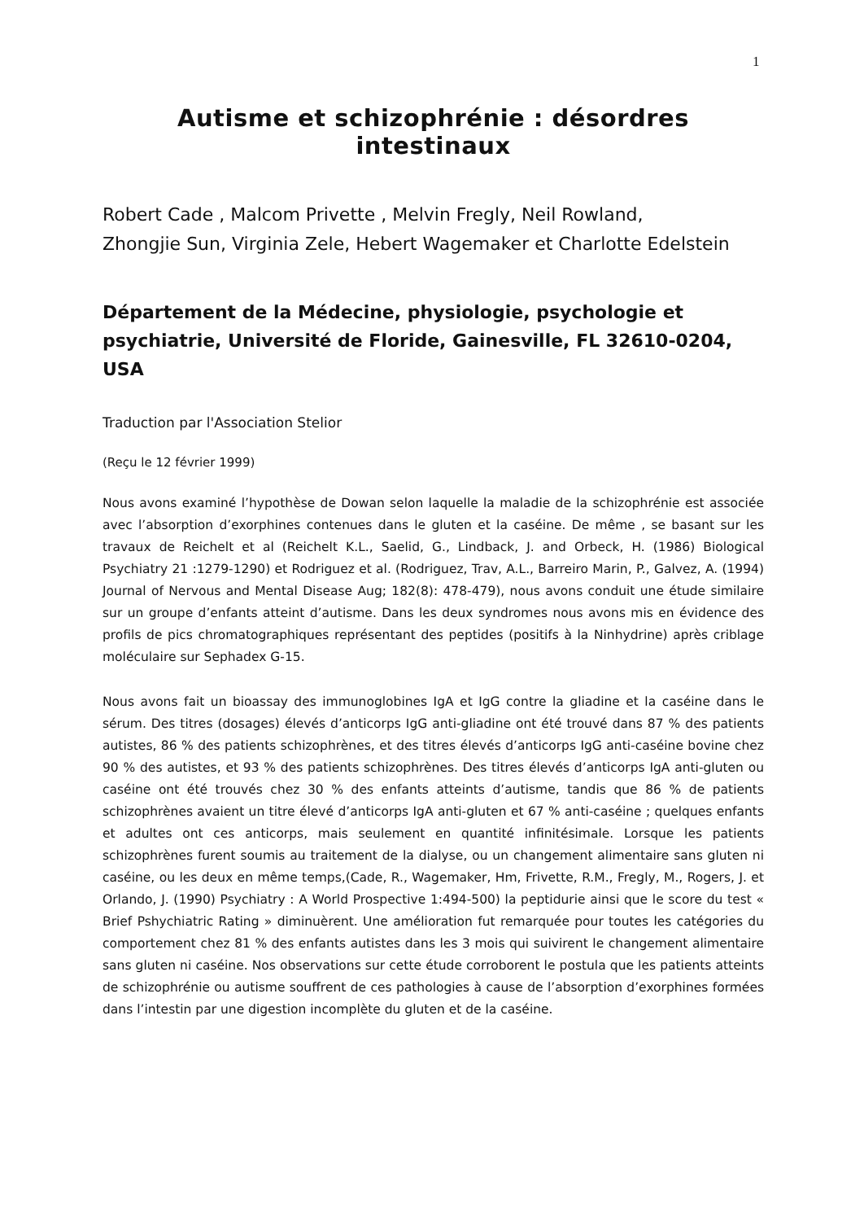1
Autisme et schizophrénie : désordres intestinaux
Robert Cade , Malcom Privette , Melvin Fregly, Neil Rowland,
Zhongjie Sun, Virginia Zele, Hebert Wagemaker et Charlotte Edelstein
Département de la Médecine, physiologie, psychologie et psychiatrie, Université de Floride, Gainesville, FL 32610-0204, USA
Traduction par l'Association Stelior
(Reçu le 12 février 1999)
Nous avons examiné l’hypothèse de Dowan selon laquelle la maladie de la schizophrénie est associée avec l’absorption d’exorphines contenues dans le gluten et la caséine. De même , se basant sur les travaux de Reichelt et al (Reichelt K.L., Saelid, G., Lindback, J. and Orbeck, H. (1986) Biological Psychiatry 21 :1279-1290) et Rodriguez et al. (Rodriguez, Trav, A.L., Barreiro Marin, P., Galvez, A. (1994) Journal of Nervous and Mental Disease Aug; 182(8): 478-479), nous avons conduit une étude similaire sur un groupe d’enfants atteint d’autisme. Dans les deux syndromes nous avons mis en évidence des profils de pics chromatographiques représentant des peptides (positifs à la Ninhydrine) après criblage moléculaire sur Sephadex G-15.
Nous avons fait un bioassay des immunoglobines IgA et IgG contre la gliadine et la caséine dans le sérum. Des titres (dosages) élevés d’anticorps IgG anti-gliadine ont été trouvé dans 87 % des patients autistes, 86 % des patients schizophrènes, et des titres élevés d’anticorps IgG anti-caséine bovine chez 90 % des autistes, et 93 % des patients schizophrènes. Des titres élevés d’anticorps IgA anti-gluten ou caséine ont été trouvés chez 30 % des enfants atteints d’autisme, tandis que 86 % de patients schizophrènes avaient un titre élevé d’anticorps IgA anti-gluten et 67 % anti-caséine ; quelques enfants et adultes ont ces anticorps, mais seulement en quantité infinitésimale. Lorsque les patients schizophrènes furent soumis au traitement de la dialyse, ou un changement alimentaire sans gluten ni caséine, ou les deux en même temps,(Cade, R., Wagemaker, Hm, Frivette, R.M., Fregly, M., Rogers, J. et Orlando, J. (1990) Psychiatry : A World Prospective 1:494-500) la peptidurie ainsi que le score du test « Brief Pshychiatric Rating » diminuèrent. Une amélioration fut remarquée pour toutes les catégories du comportement chez 81 % des enfants autistes dans les 3 mois qui suivirent le changement alimentaire sans gluten ni caséine. Nos observations sur cette étude corroborent le postula que les patients atteints de schizophrénie ou autisme souffrent de ces pathologies à cause de l’absorption d’exorphines formées dans l’intestin par une digestion incomplète du gluten et de la caséine.